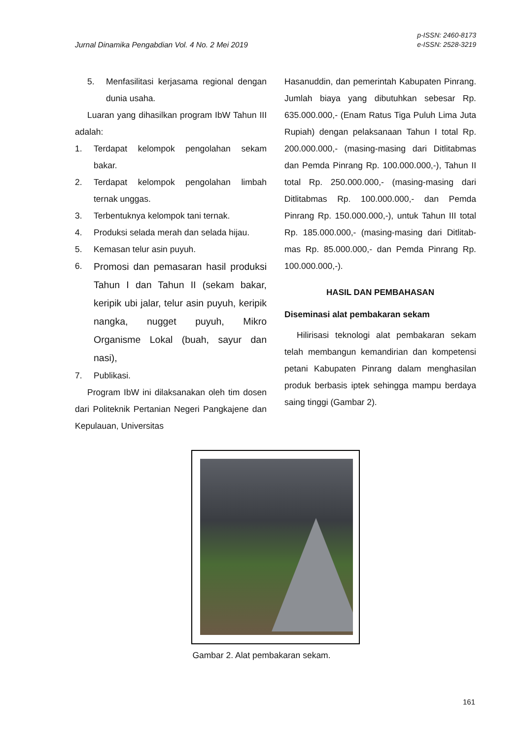Jurnal Dinamika Pengabdian Vol. 4 No. 2 Mei 2019
p-ISSN: 2460-8173
e-ISSN: 2528-3219
5. Menfasilitasi kerjasama regional dengan dunia usaha.
Luaran yang dihasilkan program IbW Tahun III adalah:
1. Terdapat kelompok pengolahan sekam bakar.
2. Terdapat kelompok pengolahan limbah ternak unggas.
3. Terbentuknya kelompok tani ternak.
4. Produksi selada merah dan selada hijau.
5. Kemasan telur asin puyuh.
6. Promosi dan pemasaran hasil produksi Tahun I dan Tahun II (sekam bakar, keripik ubi jalar, telur asin puyuh, keripik nangka, nugget puyuh, Mikro Organisme Lokal (buah, sayur dan nasi),
7. Publikasi.
Program IbW ini dilaksanakan oleh tim dosen dari Politeknik Pertanian Negeri Pangkajene dan Kepulauan, Universitas
Hasanuddin, dan pemerintah Kabupaten Pinrang. Jumlah biaya yang dibutuhkan sebesar Rp. 635.000.000,- (Enam Ratus Tiga Puluh Lima Juta Rupiah) dengan pelaksanaan Tahun I total Rp. 200.000.000,- (masing-masing dari Ditlitabmas dan Pemda Pinrang Rp. 100.000.000,-), Tahun II total Rp. 250.000.000,- (masing-masing dari Ditlitabmas Rp. 100.000.000,- dan Pemda Pinrang Rp. 150.000.000,-), untuk Tahun III total Rp. 185.000.000,- (masing-masing dari Ditlitab-mas Rp. 85.000.000,- dan Pemda Pinrang Rp. 100.000.000,-).
HASIL DAN PEMBAHASAN
Diseminasi alat pembakaran sekam
Hilirisasi teknologi alat pembakaran sekam telah membangun kemandirian dan kompetensi petani Kabupaten Pinrang dalam menghasilan produk berbasis iptek sehingga mampu berdaya saing tinggi (Gambar 2).
Gambar 2. Alat pembakaran sekam.
161